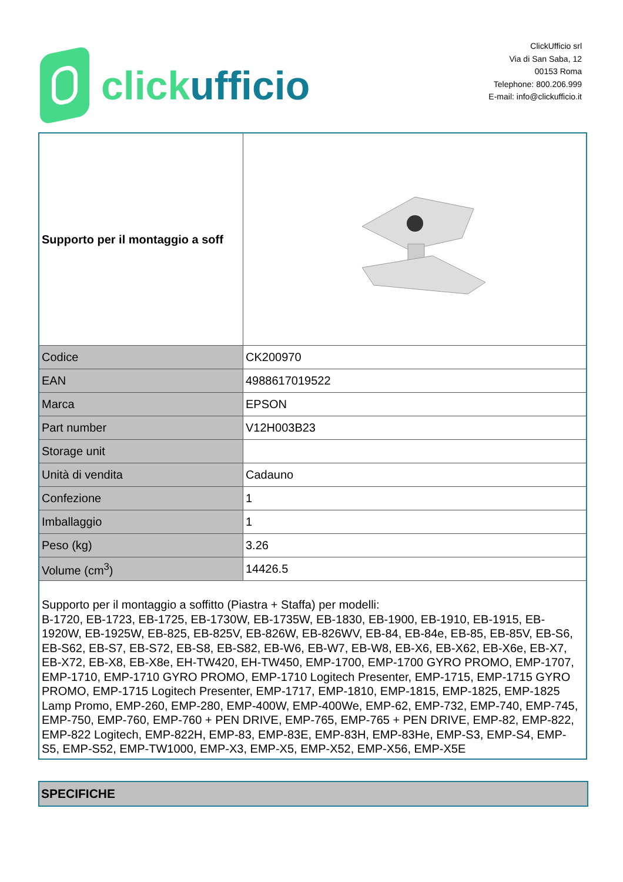click ufficio
ClickUfficio srl
Via di San Saba, 12
00153 Roma
Telephone: 800.206.999
E-mail: info@clickufficio.it
| Supporto per il montaggio a soff | |
| Codice | CK200970 |
| EAN | 4988617019522 |
| Marca | EPSON |
| Part number | V12H003B23 |
| Storage unit | |
| Unità di vendita | Cadauno |
| Confezione | 1 |
| Imballaggio | 1 |
| Peso (kg) | 3.26 |
| Volume (cm<sup>3</sup>) | 14426.5 |
| Supporto per il montaggio a soffitto (Piastra + Staffa) per modelli: B-1720, EB-1723, EB-1725, EB-1730W, EB-1735W, EB-1830, EB-1900, EB-1910, EB-1915, EB-1920W, EB-1925W, EB-825, EB-825V, EB-826W, EB-826WV, EB-84, EB-84e, EB-85, EB-85V, EB-S6, EB-S62, EB-S7, EB-S72, EB-S8, EB-S82, EB-W6, EB-W7, EB-W8, EB-X6, EB-X62, EB-X6e, EB-X7, EB-X72, EB-X8, EB-X8e, EH-TW420, EH-TW450, EMP-1700, EMP-1700 GYRO PROMO, EMP-1707, EMP-1710, EMP-1710 GYRO PROMO, EMP-1710 Logitech Presenter, EMP-1715, EMP-1715 GYRO PROMO, EMP-1715 Logitech Presenter, EMP-1717, EMP-1810, EMP-1815, EMP-1825, EMP-1825 Lamp Promo, EMP-260, EMP-280, EMP-400W, EMP-400We, EMP-62, EMP-732, EMP-740, EMP-745, EMP-750, EMP-760, EMP-760 + PEN DRIVE, EMP-765, EMP-765 + PEN DRIVE, EMP-82, EMP-822, EMP-822 Logitech, EMP-822H, EMP-83, EMP-83E, EMP-83H, EMP-83He, EMP-S3, EMP-S4, EMP-S5, EMP-S52, EMP-TW1000, EMP-X3, EMP-X5, EMP-X52, EMP-X56, EMP-X5E | |
SPECIFICHE